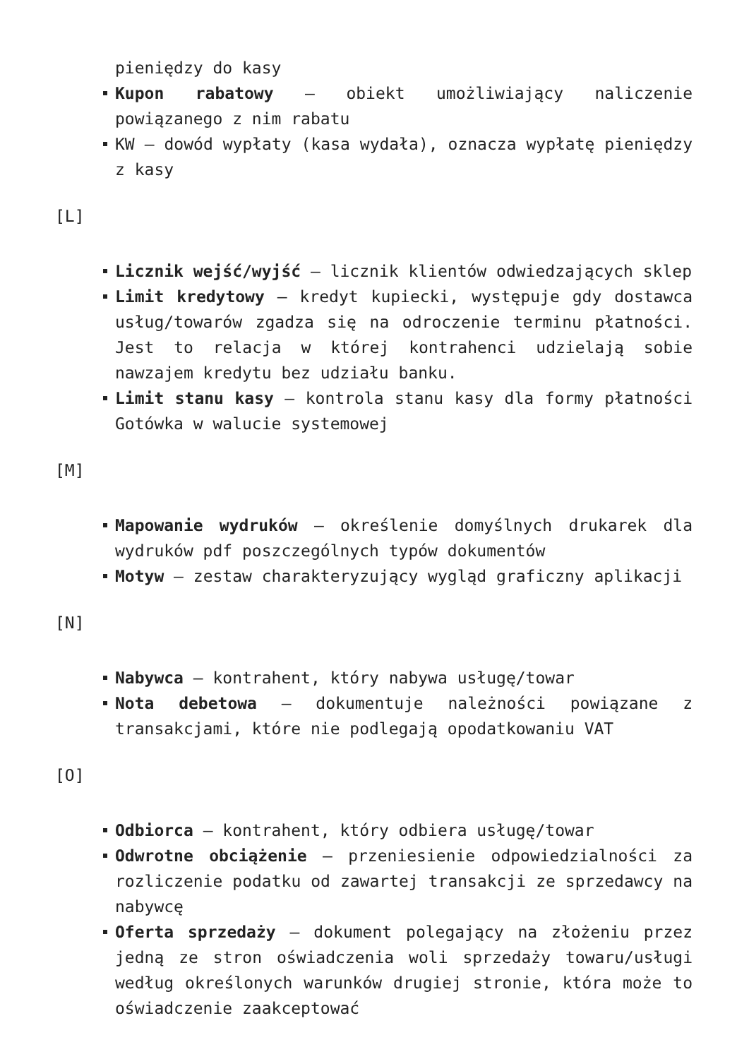pieniędzy do kasy
Kupon rabatowy – obiekt umożliwiający naliczenie powiązanego z nim rabatu
KW – dowód wypłaty (kasa wydała), oznacza wypłatę pieniędzy z kasy
[L]
Licznik wejść/wyjść – licznik klientów odwiedzających sklep
Limit kredytowy – kredyt kupiecki, występuje gdy dostawca usług/towarów zgadza się na odroczenie terminu płatności. Jest to relacja w której kontrahenci udzielają sobie nawzajem kredytu bez udziału banku.
Limit stanu kasy – kontrola stanu kasy dla formy płatności Gotówka w walucie systemowej
[M]
Mapowanie wydruków – określenie domyślnych drukarek dla wydruków pdf poszczególnych typów dokumentów
Motyw – zestaw charakteryzujący wygląd graficzny aplikacji
[N]
Nabywca – kontrahent, który nabywa usługę/towar
Nota debetowa – dokumentuje należności powiązane z transakcjami, które nie podlegają opodatkowaniu VAT
[O]
Odbiorca – kontrahent, który odbiera usługę/towar
Odwrotne obciążenie – przeniesienie odpowiedzialności za rozliczenie podatku od zawartej transakcji ze sprzedawcy na nabywcę
Oferta sprzedaży – dokument polegający na złożeniu przez jedną ze stron oświadczenia woli sprzedaży towaru/usługi według określonych warunków drugiej stronie, która może to oświadczenie zaakceptować